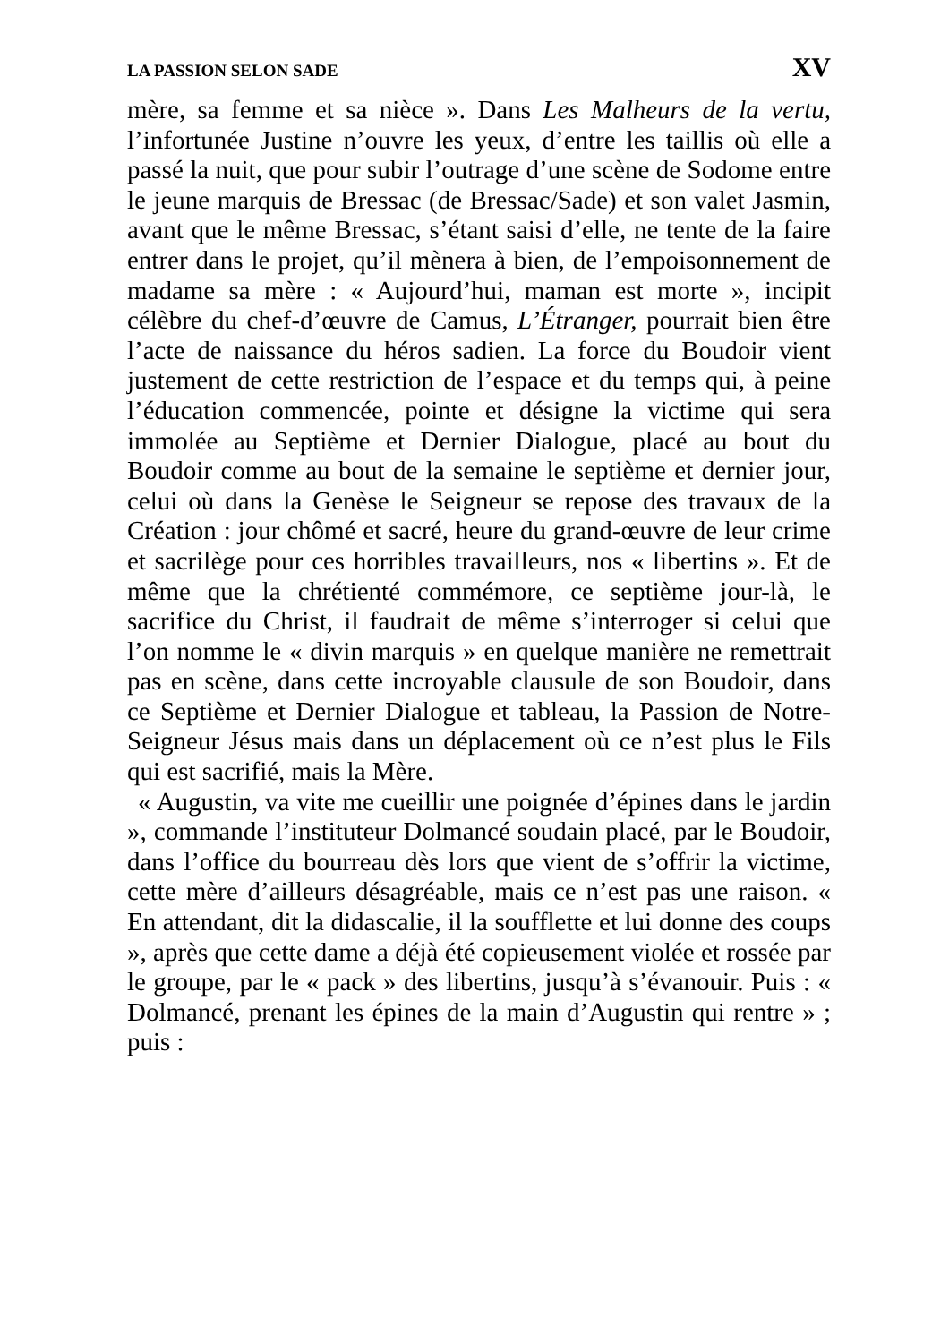LA PASSION SELON SADE XV
mère, sa femme et sa nièce ». Dans Les Malheurs de la vertu, l’infortunée Justine n’ouvre les yeux, d’entre les taillis où elle a passé la nuit, que pour subir l’outrage d’une scène de Sodome entre le jeune marquis de Bressac (de Bressac/Sade) et son valet Jasmin, avant que le même Bressac, s’étant saisi d’elle, ne tente de la faire entrer dans le projet, qu’il mènera à bien, de l’empoisonnement de madame sa mère : « Aujourd’hui, maman est morte », incipit célèbre du chef-d’œuvre de Camus, L’Étranger, pourrait bien être l’acte de naissance du héros sadien. La force du Boudoir vient justement de cette restriction de l’espace et du temps qui, à peine l’éducation commencée, pointe et désigne la victime qui sera immolée au Septième et Dernier Dialogue, placé au bout du Boudoir comme au bout de la semaine le septième et dernier jour, celui où dans la Genèse le Seigneur se repose des travaux de la Création : jour chômé et sacré, heure du grand-œuvre de leur crime et sacrilège pour ces horribles travailleurs, nos « libertins ». Et de même que la chrétienté commémore, ce septième jour-là, le sacrifice du Christ, il faudrait de même s’interroger si celui que l’on nomme le « divin marquis » en quelque manière ne remettrait pas en scène, dans cette incroyable clausule de son Boudoir, dans ce Septième et Dernier Dialogue et tableau, la Passion de Notre-Seigneur Jésus mais dans un déplacement où ce n’est plus le Fils qui est sacrifié, mais la Mère.
« Augustin, va vite me cueillir une poignée d’épines dans le jardin », commande l’instituteur Dolmancé soudain placé, par le Boudoir, dans l’office du bourreau dès lors que vient de s’offrir la victime, cette mère d’ailleurs désagréable, mais ce n’est pas une raison. « En attendant, dit la didascalie, il la soufflette et lui donne des coups », après que cette dame a déjà été copieusement violée et rossée par le groupe, par le « pack » des libertins, jusqu’à s’évanouir. Puis : « Dolmancé, prenant les épines de la main d’Augustin qui rentre » ; puis :